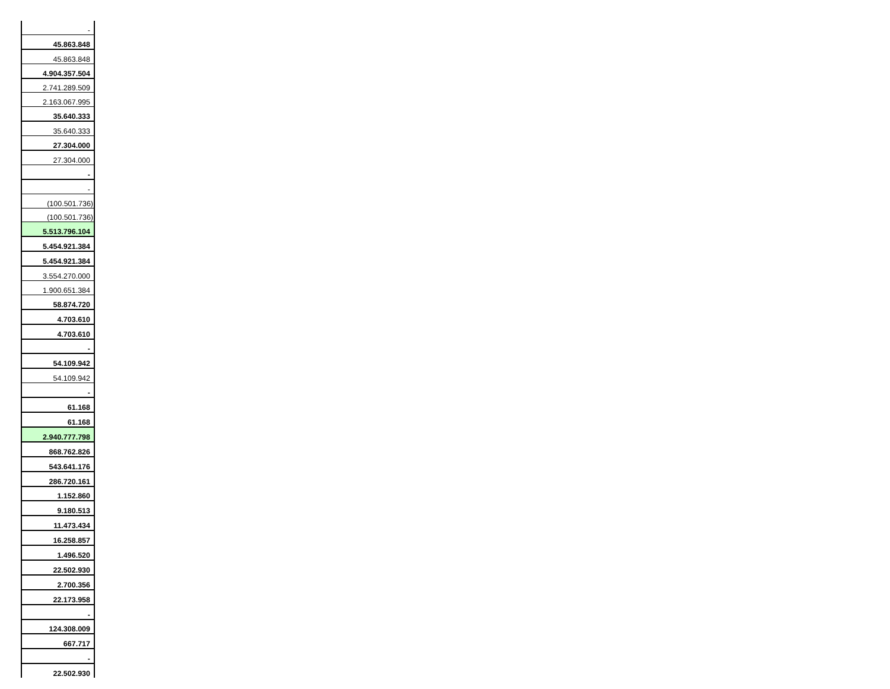| - |
| 45.863.848 |
| 45.863.848 |
| 4.904.357.504 |
| 2.741.289.509 |
| 2.163.067.995 |
| 35.640.333 |
| 35.640.333 |
| 27.304.000 |
| 27.304.000 |
| - |
| - |
| (100.501.736) |
| (100.501.736) |
| 5.513.796.104 |
| 5.454.921.384 |
| 5.454.921.384 |
| 3.554.270.000 |
| 1.900.651.384 |
| 58.874.720 |
| 4.703.610 |
| 4.703.610 |
| - |
| 54.109.942 |
| 54.109.942 |
| - |
| 61.168 |
| 61.168 |
| 2.940.777.798 |
| 868.762.826 |
| 543.641.176 |
| 286.720.161 |
| 1.152.860 |
| 9.180.513 |
| 11.473.434 |
| 16.258.857 |
| 1.496.520 |
| 22.502.930 |
| 2.700.356 |
| 22.173.958 |
| - |
| 124.308.009 |
| 667.717 |
| - |
| 22.502.930 |